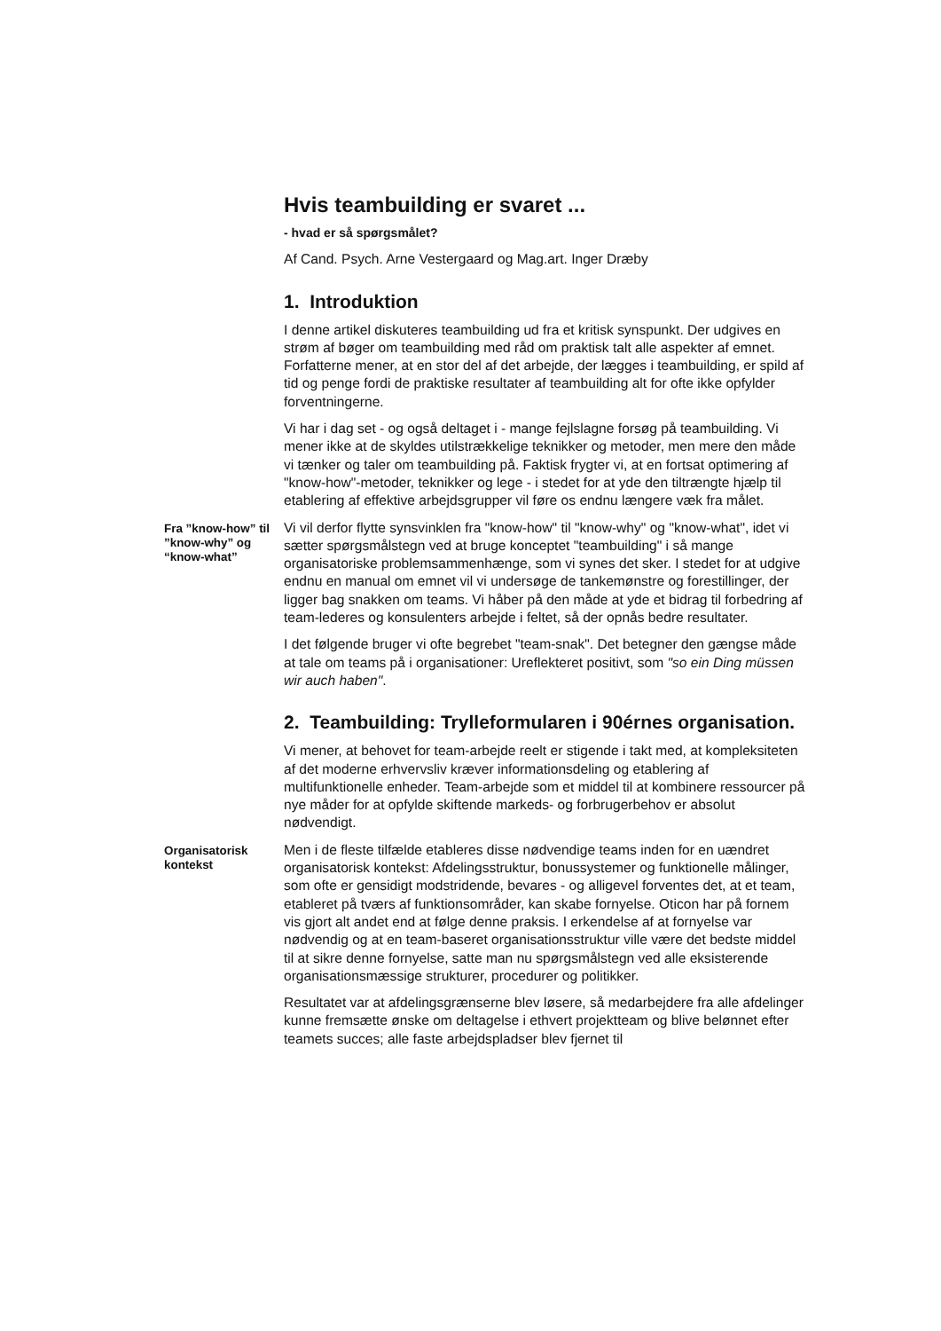Hvis teambuilding er svaret ...
- hvad er så spørgsmålet?
Af Cand. Psych. Arne Vestergaard og Mag.art. Inger Dræby
1. Introduktion
I denne artikel diskuteres teambuilding ud fra et kritisk synspunkt. Der udgives en strøm af bøger om teambuilding med råd om praktisk talt alle aspekter af emnet. Forfatterne mener, at en stor del af det arbejde, der lægges i teambuilding, er spild af tid og penge fordi de praktiske resultater af teambuilding alt for ofte ikke opfylder forventningerne.
Vi har i dag set - og også deltaget i - mange fejlslagne forsøg på teambuilding. Vi mener ikke at de skyldes utilstrækkelige teknikker og metoder, men mere den måde vi tænker og taler om teambuilding på. Faktisk frygter vi, at en fortsat optimering af "know-how"-metoder, teknikker og lege - i stedet for at yde den tiltrængte hjælp til etablering af effektive arbejdsgrupper vil føre os endnu længere væk fra målet.
Fra ”know-how” til ”know-why” og “know-what”
Vi vil derfor flytte synsvinklen fra "know-how" til "know-why" og "know-what", idet vi sætter spørgsmålstegn ved at bruge konceptet "teambuilding" i så mange organisatoriske problemsammenhænge, som vi synes det sker. I stedet for at udgive endnu en manual om emnet vil vi undersøge de tankemønstre og forestillinger, der ligger bag snakken om teams. Vi håber på den måde at yde et bidrag til forbedring af team-lederes og konsulenters arbejde i feltet, så der opnås bedre resultater.
I det følgende bruger vi ofte begrebet "team-snak". Det betegner den gængse måde at tale om teams på i organisationer: Ureflekteret positivt, som "so ein Ding müssen wir auch haben".
2. Teambuilding: Trylleformularen i 90érnes organisation.
Vi mener, at behovet for team-arbejde reelt er stigende i takt med, at kompleksiteten af det moderne erhvervsliv kræver informationsdeling og etablering af multifunktionelle enheder. Team-arbejde som et middel til at kombinere ressourcer på nye måder for at opfylde skiftende markeds- og forbrugerbehov er absolut nødvendigt.
Organisatorisk kontekst
Men i de fleste tilfælde etableres disse nødvendige teams inden for en uændret organisatorisk kontekst: Afdelingsstruktur, bonussystemer og funktionelle målinger, som ofte er gensidigt modstridende, bevares - og alligevel forventes det, at et team, etableret på tværs af funktionsområder, kan skabe fornyelse. Oticon har på fornem vis gjort alt andet end at følge denne praksis. I erkendelse af at fornyelse var nødvendig og at en team-baseret organisationsstruktur ville være det bedste middel til at sikre denne fornyelse, satte man nu spørgsmålstegn ved alle eksisterende organisationsmæssige strukturer, procedurer og politikker.
Resultatet var at afdelingsgrænserne blev løsere, så medarbejdere fra alle afdelinger kunne fremsætte ønske om deltagelse i ethvert projektteam og blive belønnet efter teamets succes; alle faste arbejdspladser blev fjernet til